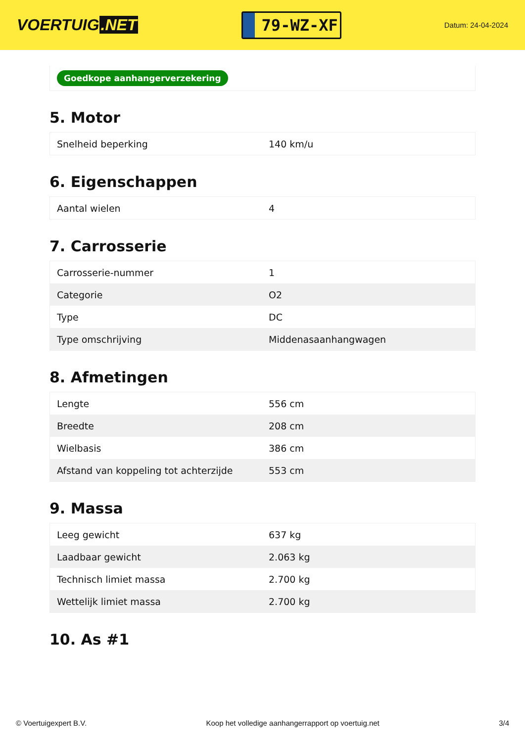VOERTUIG.NET
79-WZ-XF
Datum: 24-04-2024
Goedkope aanhangerverzekering
5. Motor
| Snelheid beperking | 140 km/u |
6. Eigenschappen
| Aantal wielen | 4 |
7. Carrosserie
| Carrosserie-nummer | 1 |
| Categorie | O2 |
| Type | DC |
| Type omschrijving | Middenasaanhangwagen |
8. Afmetingen
| Lengte | 556 cm |
| Breedte | 208 cm |
| Wielbasis | 386 cm |
| Afstand van koppeling tot achterzijde | 553 cm |
9. Massa
| Leeg gewicht | 637 kg |
| Laadbaar gewicht | 2.063 kg |
| Technisch limiet massa | 2.700 kg |
| Wettelijk limiet massa | 2.700 kg |
10. As #1
© Voertuigexpert B.V. Koop het volledige aanhangerrapport op voertuig.net 3/4